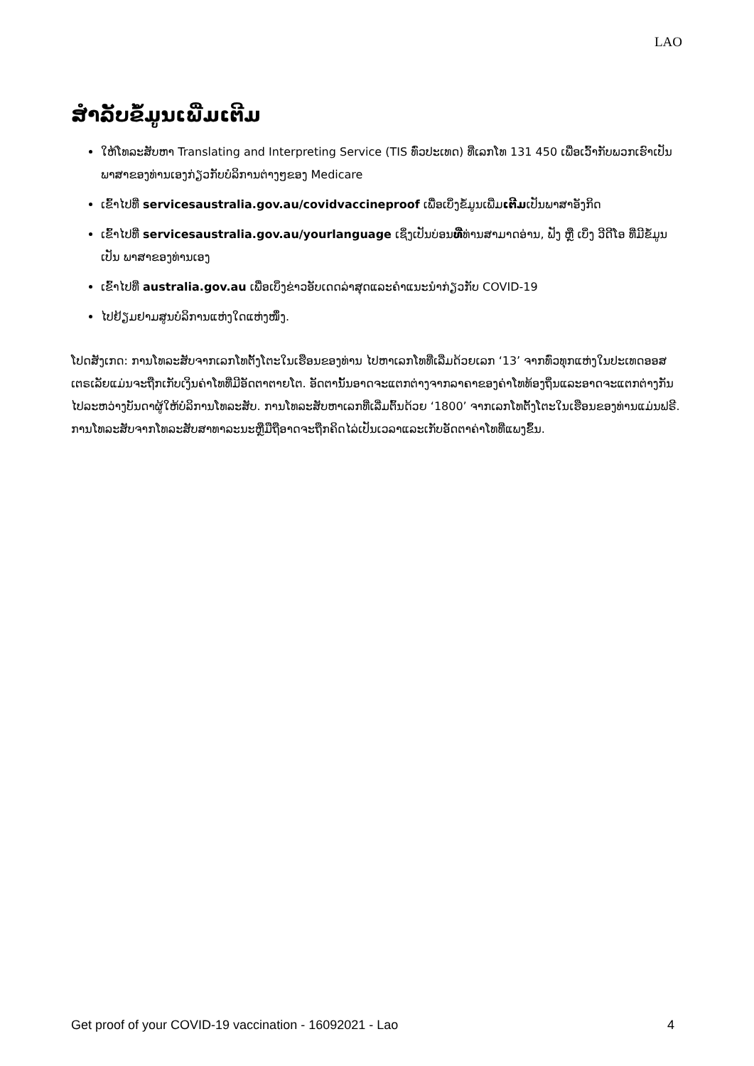LAO
ສຳລັບຂໍ້ມູນເພີ່ມເຕີມ
ໃຫ້ໂທລະສັບຫາ Translating and Interpreting Service (TIS ທົ່ວປະເທດ) ທີ່ເລກໂທ 131 450 ເພື່ອເວົ້າກັບພວກເຮົາເປັນພາສາຂອງທ່ານເອງກ່ຽວກັບບໍລິການຕ່າງໆຂອງ Medicare
ເຂົ້າໄປທີ່ servicesaustralia.gov.au/covidvaccineproof ເພື່ອເບິ່ງຂໍ້ມູນເພີ່ມເຕີມເປັນພາສາອັງກິດ
ເຂົ້າໄປທີ່ servicesaustralia.gov.au/yourlanguage ເຊິ່ງເປັນບ່ອນທີ່ທ່ານສາມາດອ່ານ, ຟັງ ຫຼື ເບິ່ງ ວີດີໂອ ທີ່ມີຂໍ້ມູນ ເປັນ ພາສາຂອງທ່ານເອງ
ເຂົ້າໄປທີ່ australia.gov.au ເພື່ອເບິ່ງຂ່າວອັບເດດລ່າສຸດແລະຄຳແນະນຳກ່ຽວກັບ COVID-19
ໄປຢ້ຽມຢາມສູນບໍລິການແຫ່ງໃດແຫ່ງໜຶ່ງ.
ໂປດສັງເກດ: ການໂທລະສັບຈາກເລກໂທຕັ້ງໂຕະໃນເຮືອນຂອງທ່ານ ໄປຫາເລກໂທທີ່ເລີ່ມດ້ວຍເລກ ‘13’ ຈາກທົ່ວທຸກແຫ່ງໃນປະເທດອອສເຕຣເລັຍແມ່ນຈະຖືກເກັບເງິນຄ່າໂທທີ່ມີອັດຕາຕາຍໂຕ. ອັດຕານັ້ນອາດຈະແຕກຕ່າງຈາກລາຄາຂອງຄ່າໂທທ້ອງຖິ່ນແລະອາດຈະແຕກຕ່າງກັນໄປລະຫວ່າງບັນດາຜູ້ໃຫ້ບໍລິການໂທລະສັບ. ການໂທລະສັບຫາເລກທີ່ເລີ່ມຕົ້ນດ້ວຍ ‘1800’ ຈາກເລກໂທຕັ້ງໂຕະໃນເຮືອນຂອງທ່ານແມ່ນຟຣີ. ການໂທລະສັບຈາກໂທລະສັບສາທາລະນະຫຼືມືຖືອາດຈະຖືກຄິດໄລ່ເປັນເວລາແລະເກັບອັດຕາຄ່າໂທທີ່ແພງຂຶ້ນ.
Get proof of your COVID-19 vaccination - 16092021 - Lao 4